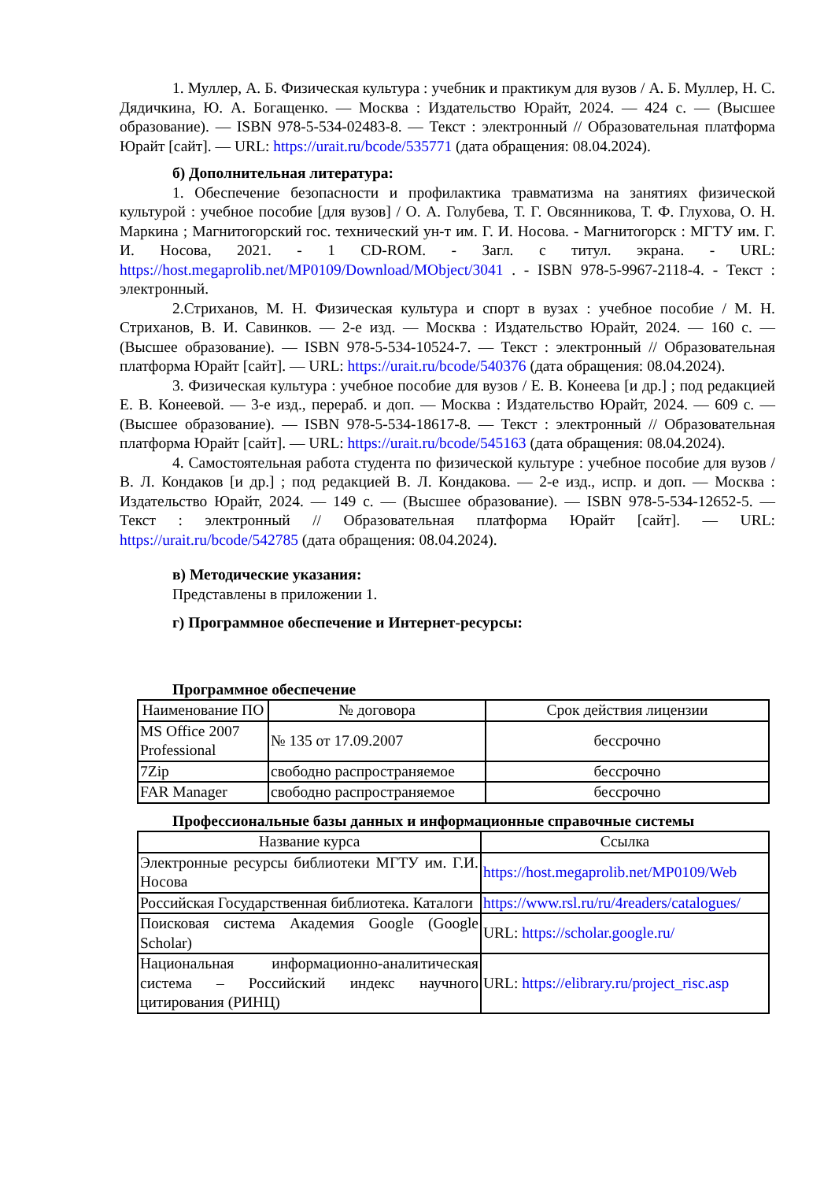1. Муллер, А. Б. Физическая культура : учебник и практикум для вузов / А. Б. Муллер, Н. С. Дядичкина, Ю. А. Богащенко. — Москва : Издательство Юрайт, 2024. — 424 с. — (Высшее образование). — ISBN 978-5-534-02483-8. — Текст : электронный // Образовательная платформа Юрайт [сайт]. — URL: https://urait.ru/bcode/535771 (дата обращения: 08.04.2024).
б) Дополнительная литература:
1. Обеспечение безопасности и профилактика травматизма на занятиях физической культурой : учебное пособие [для вузов] / О. А. Голубева, Т. Г. Овсянникова, Т. Ф. Глухова, О. Н. Маркина ; Магнитогорский гос. технический ун-т им. Г. И. Носова. - Магнитогорск : МГТУ им. Г. И. Носова, 2021. - 1 CD-ROM. - Загл. с титул. экрана. - URL: https://host.megaprolib.net/MP0109/Download/MObject/3041 . - ISBN 978-5-9967-2118-4. - Текст : электронный.
2.Стриханов, М. Н. Физическая культура и спорт в вузах : учебное пособие / М. Н. Стриханов, В. И. Савинков. — 2-е изд. — Москва : Издательство Юрайт, 2024. — 160 с. — (Высшее образование). — ISBN 978-5-534-10524-7. — Текст : электронный // Образовательная платформа Юрайт [сайт]. — URL: https://urait.ru/bcode/540376 (дата обращения: 08.04.2024).
3. Физическая культура : учебное пособие для вузов / Е. В. Конеева [и др.] ; под редакцией Е. В. Конеевой. — 3-е изд., перераб. и доп. — Москва : Издательство Юрайт, 2024. — 609 с. — (Высшее образование). — ISBN 978-5-534-18617-8. — Текст : электронный // Образовательная платформа Юрайт [сайт]. — URL: https://urait.ru/bcode/545163 (дата обращения: 08.04.2024).
4. Самостоятельная работа студента по физической культуре : учебное пособие для вузов / В. Л. Кондаков [и др.] ; под редакцией В. Л. Кондакова. — 2-е изд., испр. и доп. — Москва : Издательство Юрайт, 2024. — 149 с. — (Высшее образование). — ISBN 978-5-534-12652-5. — Текст : электронный // Образовательная платформа Юрайт [сайт]. — URL: https://urait.ru/bcode/542785 (дата обращения: 08.04.2024).
в) Методические указания:
Представлены в приложении 1.
г) Программное обеспечение и Интернет-ресурсы:
Программное обеспечение
| Наименование ПО | № договора | Срок действия лицензии |
| --- | --- | --- |
| MS Office 2007 Professional | № 135 от 17.09.2007 | бессрочно |
| 7Zip | свободно распространяемое | бессрочно |
| FAR Manager | свободно распространяемое | бессрочно |
Профессиональные базы данных и информационные справочные системы
| Название курса | Ссылка |
| --- | --- |
| Электронные ресурсы библиотеки МГТУ им. Г.И. Носова | https://host.megaprolib.net/MP0109/Web |
| Российская Государственная библиотека. Каталоги | https://www.rsl.ru/ru/4readers/catalogues/ |
| Поисковая система Академия Google (Google Scholar) | URL: https://scholar.google.ru/ |
| Национальная информационно-аналитическая система – Российский индекс научного цитирования (РИНЦ) | URL: https://elibrary.ru/project_risc.asp |